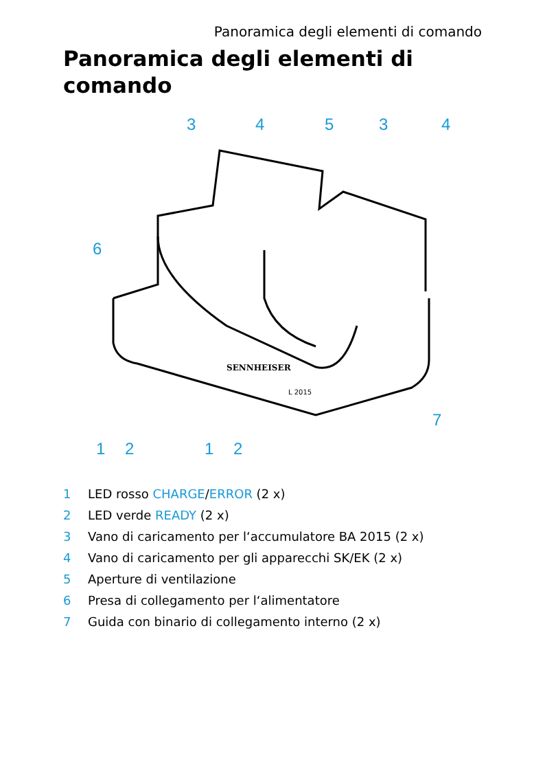Panoramica degli elementi di comando
Panoramica degli elementi di
comando
3
4
5
3
4
6
7
1
2
1
2
SENNHEISER
L 2015
1 LED rosso CHARGE/ERROR (2 x)
2 LED verde READY (2 x)
3 Vano di caricamento per l‘accumulatore BA 2015 (2 x)
4 Vano di caricamento per gli apparecchi SK/EK (2 x)
5 Aperture di ventilazione
6 Presa di collegamento per l‘alimentatore
7 Guida con binario di collegamento interno (2 x)